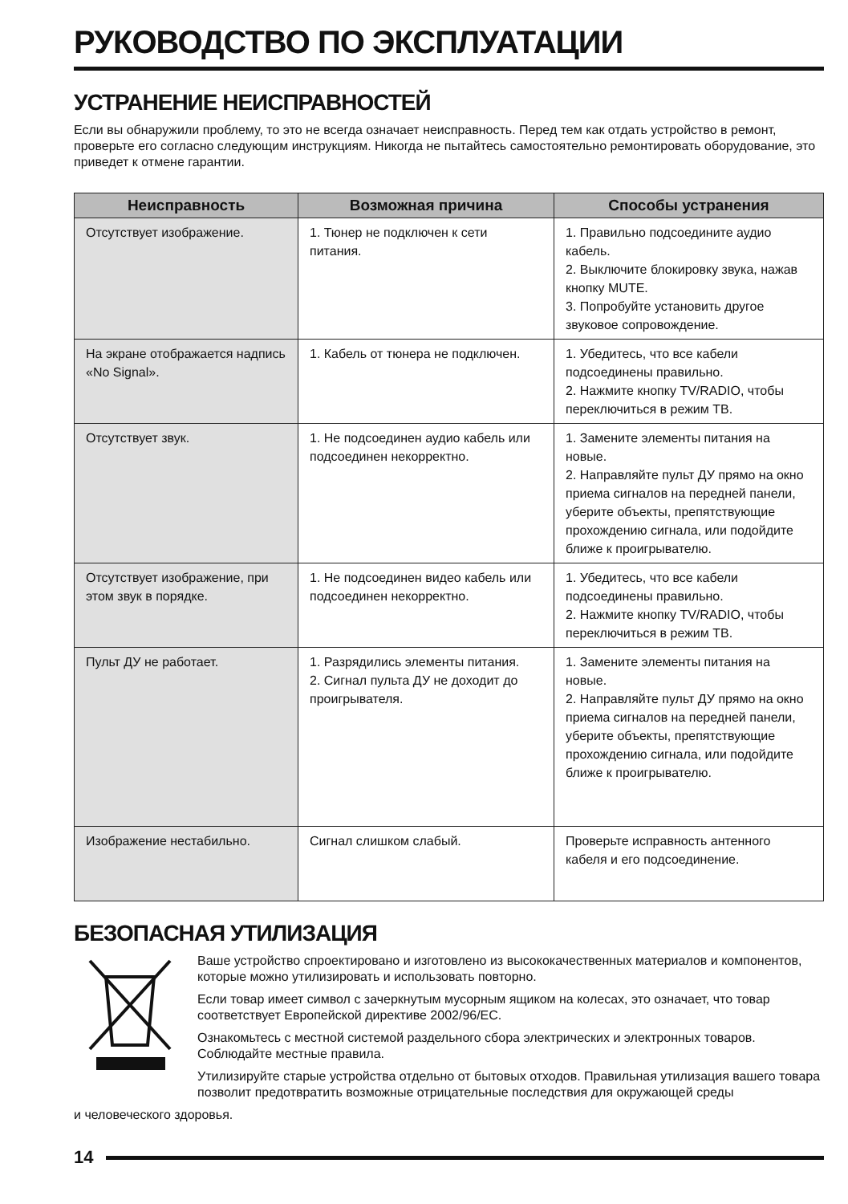РУКОВОДСТВО ПО ЭКСПЛУАТАЦИИ
УСТРАНЕНИЕ НЕИСПРАВНОСТЕЙ
Если вы обнаружили проблему, то это не всегда означает неисправность. Перед тем как отдать устройство в ремонт, проверьте его согласно следующим инструкциям. Никогда не пытайтесь самостоятельно ремонтировать оборудование, это приведет к отмене гарантии.
| Неисправность | Возможная причина | Способы устранения |
| --- | --- | --- |
| Отсутствует изображение. | 1. Тюнер не подключен к сети питания. | 1. Правильно подсоедините аудио кабель. 2. Выключите блокировку звука, нажав кнопку MUTE. 3. Попробуйте установить другое звуковое сопровождение. |
| На экране отображается надпись «No Signal». | 1. Кабель от тюнера не подключен. | 1. Убедитесь, что все кабели подсоединены правильно. 2. Нажмите кнопку TV/RADIO, чтобы переключиться в режим ТВ. |
| Отсутствует звук. | 1. Не подсоединен аудио кабель или подсоединен некорректно. | 1. Замените элементы питания на новые. 2. Направляйте пульт ДУ прямо на окно приема сигналов на передней панели, уберите объекты, препятствующие прохождению сигнала, или подойдите ближе к проигрывателю. |
| Отсутствует изображение, при этом звук в порядке. | 1. Не подсоединен видео кабель или подсоединен некорректно. | 1. Убедитесь, что все кабели подсоединены правильно. 2. Нажмите кнопку TV/RADIO, чтобы переключиться в режим ТВ. |
| Пульт ДУ не работает. | 1. Разрядились элементы питания. 2. Сигнал пульта ДУ не доходит до проигрывателя. | 1. Замените элементы питания на новые. 2. Направляйте пульт ДУ прямо на окно приема сигналов на передней панели, уберите объекты, препятствующие прохождению сигнала, или подойдите ближе к проигрывателю. |
| Изображение нестабильно. | Сигнал слишком слабый. | Проверьте исправность антенного кабеля и его подсоединение. |
БЕЗОПАСНАЯ УТИЛИЗАЦИЯ
Ваше устройство спроектировано и изготовлено из высококачественных материалов и компонентов, которые можно утилизировать и использовать повторно.
Если товар имеет символ с зачеркнутым мусорным ящиком на колесах, это означает, что товар соответствует Европейской директиве 2002/96/EC.
Ознакомьтесь с местной системой раздельного сбора электрических и электронных товаров. Соблюдайте местные правила.
Утилизируйте старые устройства отдельно от бытовых отходов. Правильная утилизация вашего товара позволит предотвратить возможные отрицательные последствия для окружающей среды
и человеческого здоровья.
14